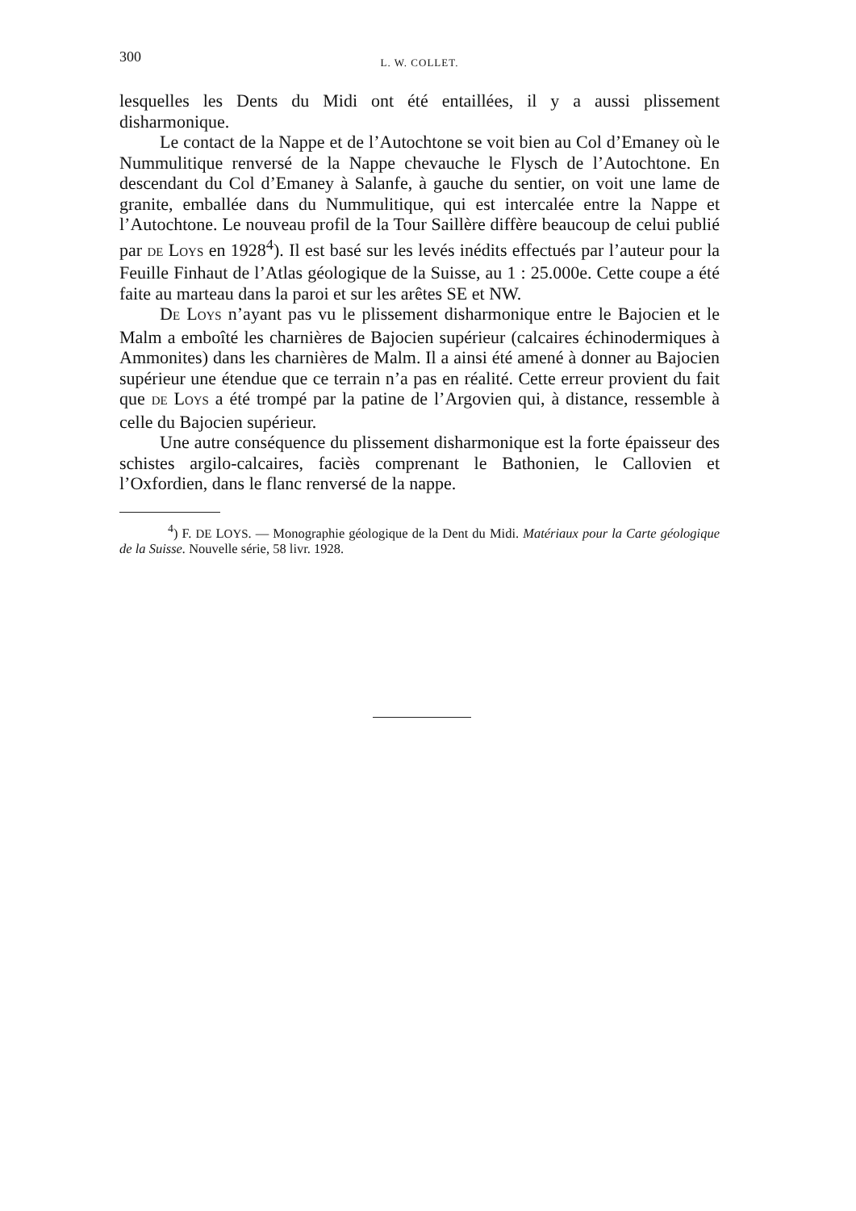300 L. W. COLLET.
lesquelles les Dents du Midi ont été entaillées, il y a aussi plissement disharmonique.
Le contact de la Nappe et de l’Autochtone se voit bien au Col d’Emaney où le Nummulitique renversé de la Nappe chevauche le Flysch de l’Autochtone. En descendant du Col d’Emaney à Salanfe, à gauche du sentier, on voit une lame de granite, emballée dans du Nummulitique, qui est intercalée entre la Nappe et l’Autochtone. Le nouveau profil de la Tour Saillère diffère beaucoup de celui publié par DE LOYS en 1928<sup>4</sup>). Il est basé sur les levés inédits effectués par l’auteur pour la Feuille Finhaut de l’Atlas géologique de la Suisse, au 1 : 25.000e. Cette coupe a été faite au marteau dans la paroi et sur les arêtes SE et NW.
DE LOYS n’ayant pas vu le plissement disharmonique entre le Bajocien et le Malm a emboîté les charnières de Bajocien supérieur (calcaires échinodermiques à Ammonites) dans les charnières de Malm. Il a ainsi été amené à donner au Bajocien supérieur une étendue que ce terrain n’a pas en réalité. Cette erreur provient du fait que DE LOYS a été trompé par la patine de l’Argovien qui, à distance, ressemble à celle du Bajocien supérieur.
Une autre conséquence du plissement disharmonique est la forte épaisseur des schistes argilo-calcaires, faciès comprenant le Bathonien, le Callovien et l’Oxfordien, dans le flanc renversé de la nappe.
<sup>4</sup>) F. DE LOYS. — Monographie géologique de la Dent du Midi. Matériaux pour la Carte géologique de la Suisse. Nouvelle série, 58 livr. 1928.